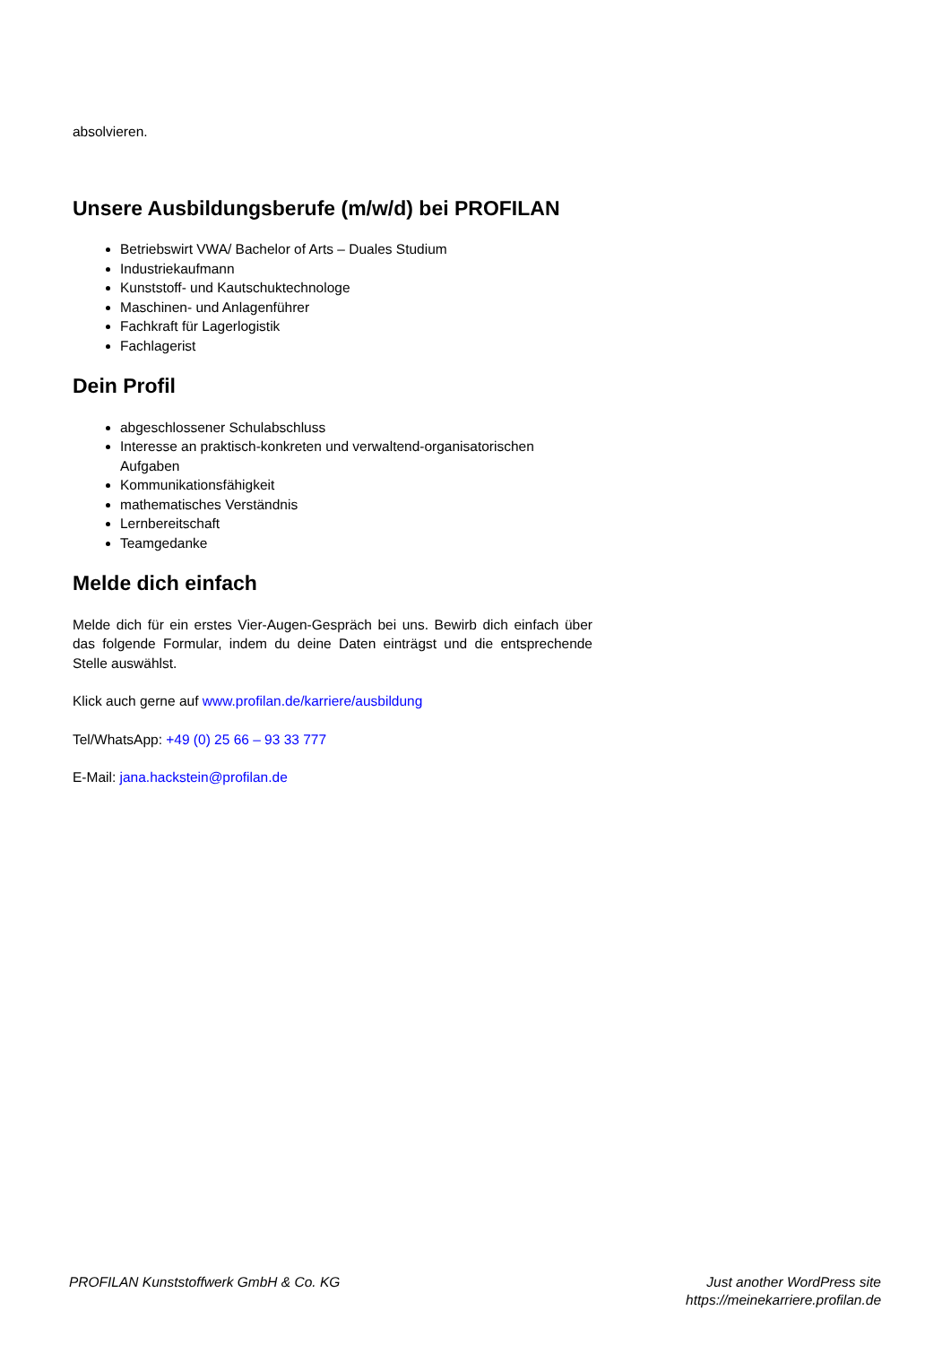absolvieren.
Unsere Ausbildungsberufe (m/w/d) bei PROFILAN
Betriebswirt VWA/ Bachelor of Arts – Duales Studium
Industriekaufmann
Kunststoff- und Kautschuktechnologe
Maschinen- und Anlagenführer
Fachkraft für Lagerlogistik
Fachlagerist
Dein Profil
abgeschlossener Schulabschluss
Interesse an praktisch-konkreten und verwaltend-organisatorischen Aufgaben
Kommunikationsfähigkeit
mathematisches Verständnis
Lernbereitschaft
Teamgedanke
Melde dich einfach
Melde dich für ein erstes Vier-Augen-Gespräch bei uns. Bewirb dich einfach über das folgende Formular, indem du deine Daten einträgst und die entsprechende Stelle auswählst.
Klick auch gerne auf www.profilan.de/karriere/ausbildung
Tel/WhatsApp: +49 (0) 25 66 – 93 33 777
E-Mail: jana.hackstein@profilan.de
PROFILAN Kunststoffwerk GmbH & Co. KG
Just another WordPress site
https://meinekarriere.profilan.de